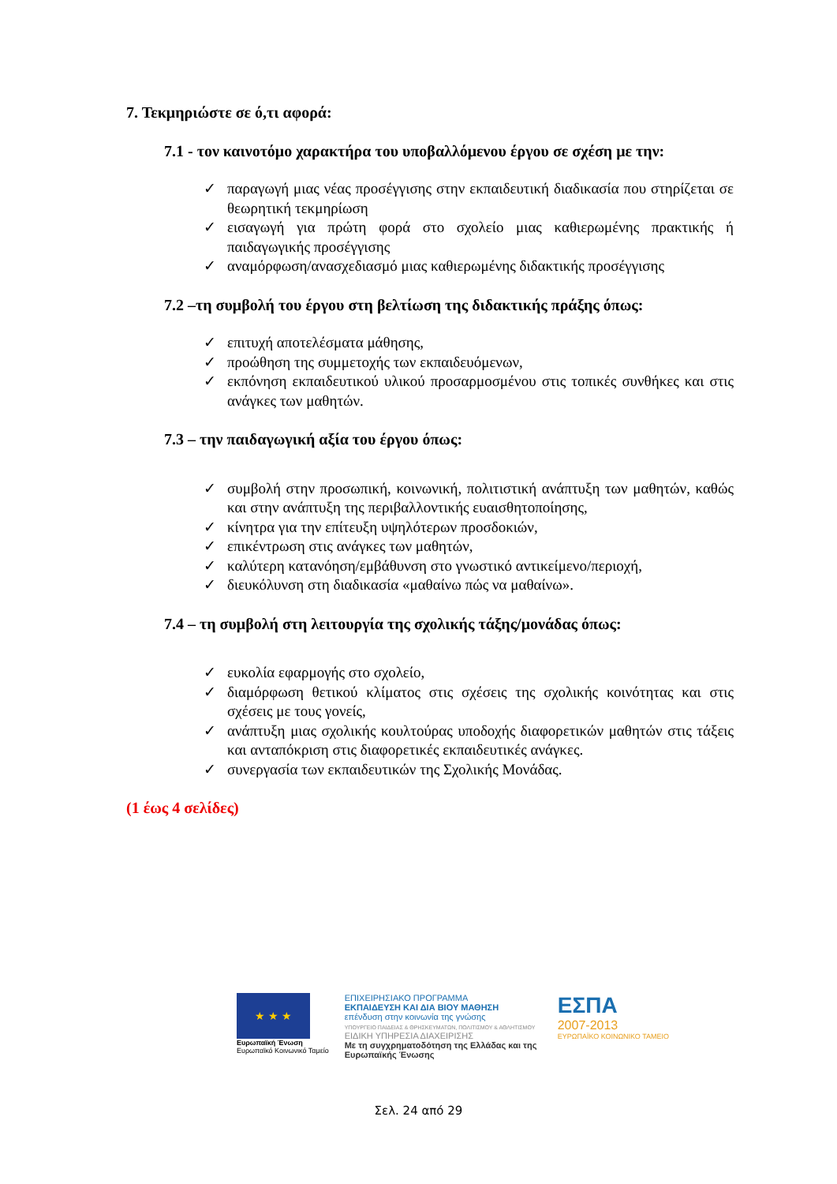7. Τεκμηριώστε σε ό,τι αφορά:
7.1 - τον καινοτόμο χαρακτήρα του υποβαλλόμενου έργου σε σχέση με την:
✓ παραγωγή μιας νέας προσέγγισης στην εκπαιδευτική διαδικασία που στηρίζεται σε θεωρητική τεκμηρίωση
✓ εισαγωγή για πρώτη φορά στο σχολείο μιας καθιερωμένης πρακτικής ή παιδαγωγικής προσέγγισης
✓ αναμόρφωση/ανασχεδιασμό μιας καθιερωμένης διδακτικής προσέγγισης
7.2 –τη συμβολή του έργου στη βελτίωση της διδακτικής πράξης όπως:
✓ επιτυχή αποτελέσματα μάθησης,
✓ προώθηση της συμμετοχής των εκπαιδευόμενων,
✓ εκπόνηση εκπαιδευτικού υλικού προσαρμοσμένου στις τοπικές συνθήκες και στις ανάγκες των μαθητών.
7.3 – την παιδαγωγική αξία του έργου όπως:
✓ συμβολή στην προσωπική, κοινωνική, πολιτιστική ανάπτυξη των μαθητών, καθώς και στην ανάπτυξη της περιβαλλοντικής ευαισθητοποίησης,
✓ κίνητρα για την επίτευξη υψηλότερων προσδοκιών,
✓ επικέντρωση στις ανάγκες των μαθητών,
✓ καλύτερη κατανόηση/εμβάθυνση στο γνωστικό αντικείμενο/περιοχή,
✓ διευκόλυνση στη διαδικασία «μαθαίνω πώς να μαθαίνω».
7.4 – τη συμβολή στη λειτουργία της σχολικής τάξης/μονάδας όπως:
✓ ευκολία εφαρμογής στο σχολείο,
✓ διαμόρφωση θετικού κλίματος στις σχέσεις της σχολικής κοινότητας και στις σχέσεις με τους γονείς,
✓ ανάπτυξη μιας σχολικής κουλτούρας υποδοχής διαφορετικών μαθητών στις τάξεις και ανταπόκριση στις διαφορετικές εκπαιδευτικές ανάγκες.
✓ συνεργασία των εκπαιδευτικών της Σχολικής Μονάδας.
(1 έως 4 σελίδες)
★ ★ ★
Ευρωπαϊκή Ένωση
Ευρωπαϊκό Κοινωνικό Ταμείο
ΕΠΙΧΕΙΡΗΣΙΑΚΟ ΠΡΟΓΡΑΜΜΑ
ΕΚΠΑΙΔΕΥΣΗ ΚΑΙ ΔΙΑ ΒΙΟΥ ΜΑΘΗΣΗ
επένδυση στην κοινωνία της γνώσης
ΥΠΟΥΡΓΕΙΟ ΠΑΙΔΕΙΑΣ & ΘΡΗΣΚΕΥΜΑΤΩΝ, ΠΟΛΙΤΙΣΜΟΥ & ΑΘΛΗΤΙΣΜΟΥ
ΕΙΔΙΚΗ ΥΠΗΡΕΣΙΑ ΔΙΑΧΕΙΡΙΣΗΣ
Με τη συγχρηματοδότηση της Ελλάδας και της Ευρωπαϊκής Ένωσης
ΕΣΠΑ
2007-2013
ΕΥΡΩΠΑΪΚΟ ΚΟΙΝΩΝΙΚΟ ΤΑΜΕΙΟ
Σελ. 24 από 29